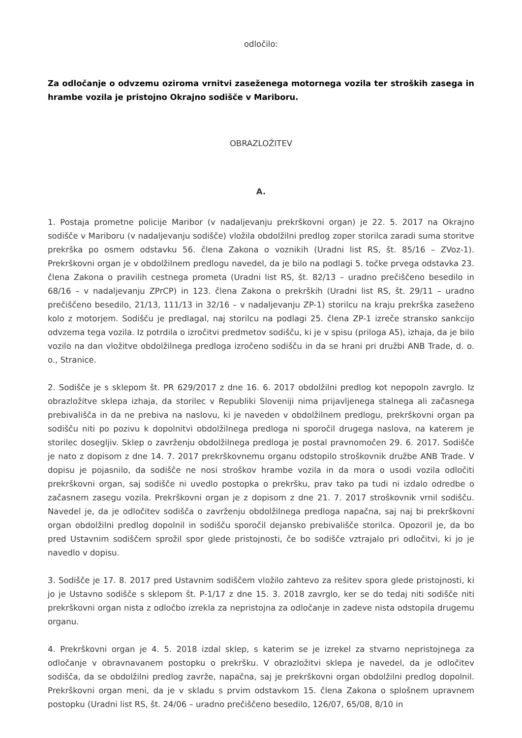odločilo:
Za odločanje o odvzemu oziroma vrnitvi zaseženega motornega vozila ter stroških zasega in hrambe vozila je pristojno Okrajno sodišče v Mariboru.
OBRAZLOŽITEV
A.
1. Postaja prometne policije Maribor (v nadaljevanju prekrškovni organ) je 22. 5. 2017 na Okrajno sodišče v Mariboru (v nadaljevanju sodišče) vložila obdolžilni predlog zoper storilca zaradi suma storitve prekrška po osmem odstavku 56. člena Zakona o voznikih (Uradni list RS, št. 85/16 – ZVoz-1). Prekrškovni organ je v obdolžilnem predlogu navedel, da je bilo na podlagi 5. točke prvega odstavka 23. člena Zakona o pravilih cestnega prometa (Uradni list RS, št. 82/13 – uradno prečiščeno besedilo in 68/16 – v nadaljevanju ZPrCP) in 123. člena Zakona o prekrških (Uradni list RS, št. 29/11 – uradno prečiščeno besedilo, 21/13, 111/13 in 32/16 – v nadaljevanju ZP-1) storilcu na kraju prekrška zaseženo kolo z motorjem. Sodišču je predlagal, naj storilcu na podlagi 25. člena ZP-1 izreče stransko sankcijo odvzema tega vozila. Iz potrdila o izročitvi predmetov sodišču, ki je v spisu (priloga A5), izhaja, da je bilo vozilo na dan vložitve obdolžilnega predloga izročeno sodišču in da se hrani pri družbi ANB Trade, d. o. o., Stranice.
2. Sodišče je s sklepom št. PR 629/2017 z dne 16. 6. 2017 obdolžilni predlog kot nepopoln zavrglo. Iz obrazložitve sklepa izhaja, da storilec v Republiki Sloveniji nima prijavljenega stalnega ali začasnega prebivališča in da ne prebiva na naslovu, ki je naveden v obdolžilnem predlogu, prekrškovni organ pa sodišču niti po pozivu k dopolnitvi obdolžilnega predloga ni sporočil drugega naslova, na katerem je storilec dosegljiv. Sklep o zavrženju obdolžilnega predloga je postal pravnomočen 29. 6. 2017. Sodišče je nato z dopisom z dne 14. 7. 2017 prekrškovnemu organu odstopilo stroškovnik družbe ANB Trade. V dopisu je pojasnilo, da sodišče ne nosi stroškov hrambe vozila in da mora o usodi vozila odločiti prekrškovni organ, saj sodišče ni uvedlo postopka o prekršku, prav tako pa tudi ni izdalo odredbe o začasnem zasegu vozila. Prekrškovni organ je z dopisom z dne 21. 7. 2017 stroškovnik vrnil sodišču. Navedel je, da je odločitev sodišča o zavrženju obdolžilnega predloga napačna, saj naj bi prekrškovni organ obdolžilni predlog dopolnil in sodišču sporočil dejansko prebivališče storilca. Opozoril je, da bo pred Ustavnim sodiščem sprožil spor glede pristojnosti, če bo sodišče vztrajalo pri odločitvi, ki jo je navedlo v dopisu.
3. Sodišče je 17. 8. 2017 pred Ustavnim sodiščem vložilo zahtevo za rešitev spora glede pristojnosti, ki jo je Ustavno sodišče s sklepom št. P-1/17 z dne 15. 3. 2018 zavrglo, ker se do tedaj niti sodišče niti prekrškovni organ nista z odločbo izrekla za nepristojna za odločanje in zadeve nista odstopila drugemu organu.
4. Prekrškovni organ je 4. 5. 2018 izdal sklep, s katerim se je izrekel za stvarno nepristojnega za odločanje v obravnavanem postopku o prekršku. V obrazložitvi sklepa je navedel, da je odločitev sodišča, da se obdolžilni predlog zavrže, napačna, saj je prekrškovni organ obdolžilni predlog dopolnil. Prekrškovni organ meni, da je v skladu s prvim odstavkom 15. člena Zakona o splošnem upravnem postopku (Uradni list RS, št. 24/06 – uradno prečiščeno besedilo, 126/07, 65/08, 8/10 in